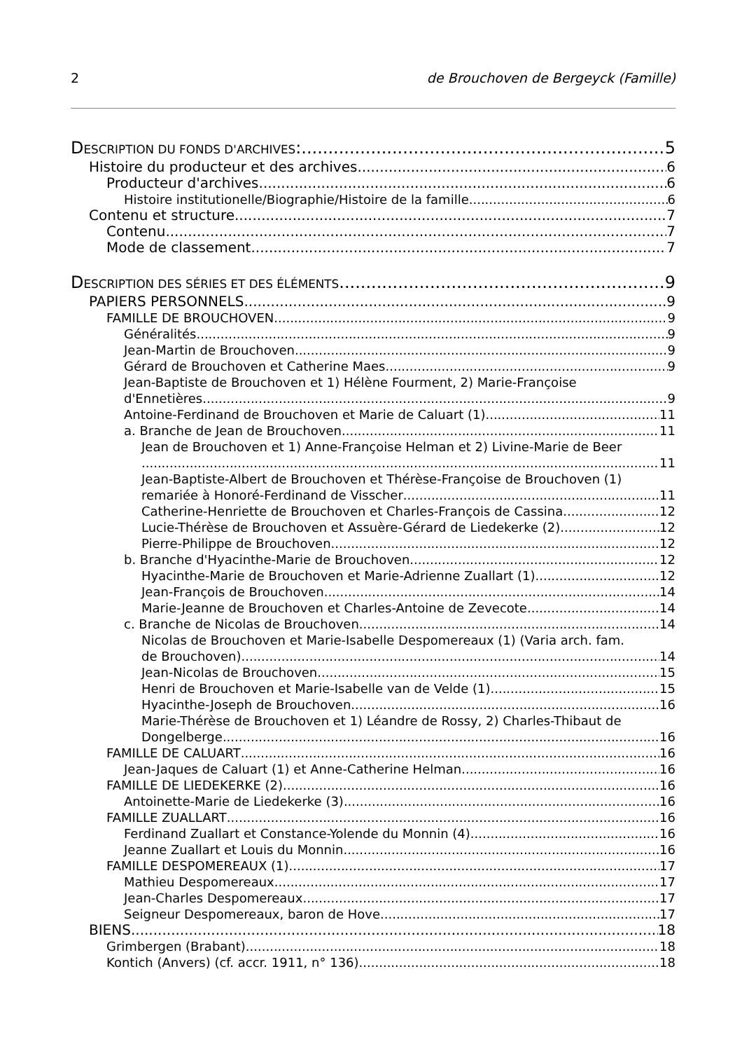2 de Brouchoven de Bergeyck (Famille)
DESCRIPTION DU FONDS D'ARCHIVES: 5
Histoire du producteur et des archives 6
Producteur d'archives 6
Histoire institutionelle/Biographie/Histoire de la famille 6
Contenu et structure 7
Contenu 7
Mode de classement 7
DESCRIPTION DES SÉRIES ET DES ÉLÉMENTS 9
PAPIERS PERSONNELS 9
FAMILLE DE BROUCHOVEN 9
Généralités 9
Jean-Martin de Brouchoven 9
Gérard de Brouchoven et Catherine Maes 9
Jean-Baptiste de Brouchoven et 1) Hélène Fourment, 2) Marie-Françoise
d'Ennetières 9
Antoine-Ferdinand de Brouchoven et Marie de Caluart (1) 11
a. Branche de Jean de Brouchoven 11
Jean de Brouchoven et 1) Anne-Françoise Helman et 2) Livine-Marie de Beer
11
Jean-Baptiste-Albert de Brouchoven et Thérèse-Françoise de Brouchoven (1)
remariée à Honoré-Ferdinand de Visscher 11
Catherine-Henriette de Brouchoven et Charles-François de Cassina 12
Lucie-Thérèse de Brouchoven et Assuère-Gérard de Liedekerke (2) 12
Pierre-Philippe de Brouchoven 12
b. Branche d'Hyacinthe-Marie de Brouchoven 12
Hyacinthe-Marie de Brouchoven et Marie-Adrienne Zuallart (1) 12
Jean-François de Brouchoven 14
Marie-Jeanne de Brouchoven et Charles-Antoine de Zevecote 14
c. Branche de Nicolas de Brouchoven 14
Nicolas de Brouchoven et Marie-Isabelle Despomereaux (1) (Varia arch. fam.
de Brouchoven) 14
Jean-Nicolas de Brouchoven 15
Henri de Brouchoven et Marie-Isabelle van de Velde (1) 15
Hyacinthe-Joseph de Brouchoven 16
Marie-Thérèse de Brouchoven et 1) Léandre de Rossy, 2) Charles-Thibaut de
Dongelberge 16
FAMILLE DE CALUART 16
Jean-Jaques de Caluart (1) et Anne-Catherine Helman 16
FAMILLE DE LIEDEKERKE (2) 16
Antoinette-Marie de Liedekerke (3) 16
FAMILLE ZUALLART 16
Ferdinand Zuallart et Constance-Yolende du Monnin (4) 16
Jeanne Zuallart et Louis du Monnin 16
FAMILLE DESPOMEREAUX (1) 17
Mathieu Despomereaux 17
Jean-Charles Despomereaux 17
Seigneur Despomereaux, baron de Hove 17
BIENS 18
Grimbergen (Brabant) 18
Kontich (Anvers) (cf. accr. 1911, n° 136) 18